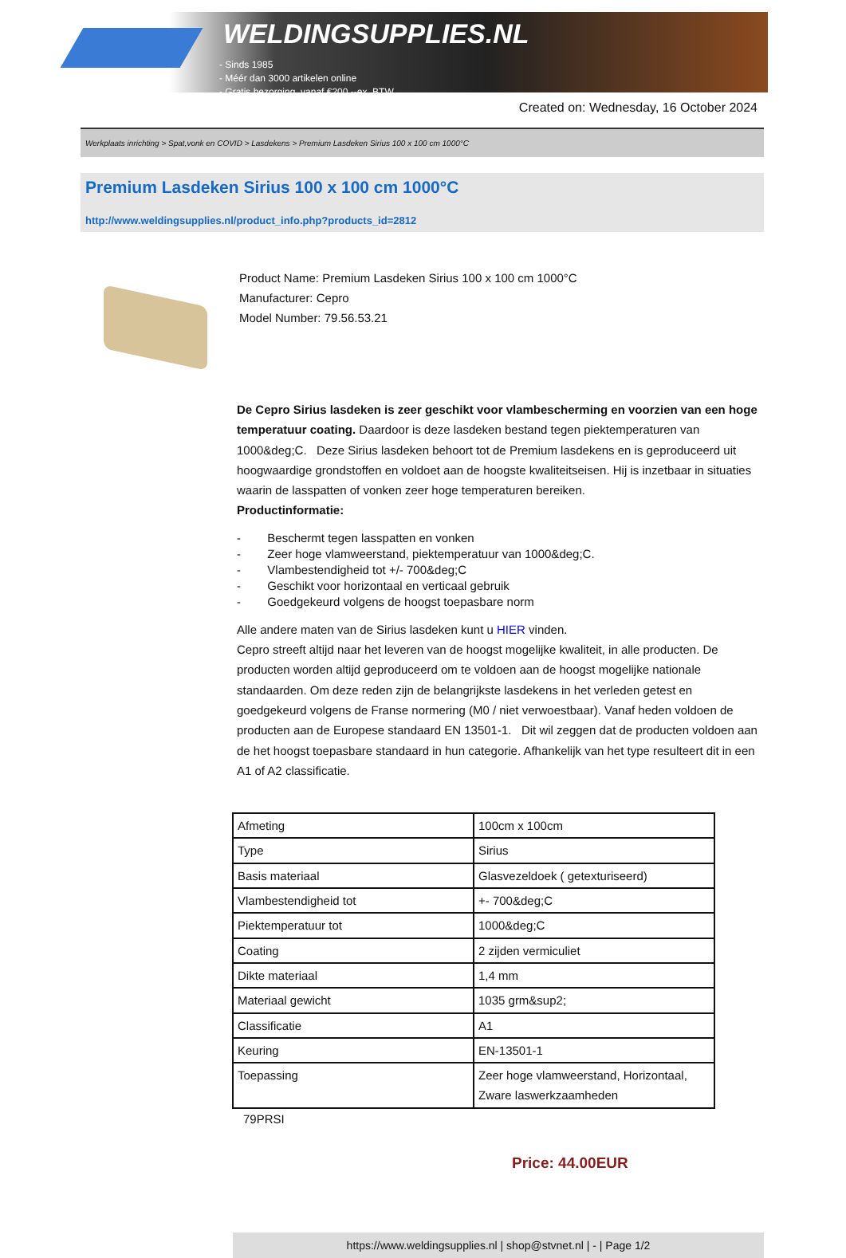WELDINGSUPPLIES.NL
- Sinds 1985
- Méér dan 3000 artikelen online
- Gratis bezorging, vanaf €200,--ex. BTW
Created on: Wednesday, 16 October 2024
Werkplaats inrichting > Spat,vonk en COVID > Lasdekens > Premium Lasdeken Sirius 100 x 100 cm 1000°C
Premium Lasdeken Sirius 100 x 100 cm 1000°C
http://www.weldingsupplies.nl/product_info.php?products_id=2812
Product Name: Premium Lasdeken Sirius 100 x 100 cm 1000°C
Manufacturer: Cepro
Model Number: 79.56.53.21
De Cepro Sirius lasdeken is zeer geschikt voor vlambescherming en voorzien van een hoge temperatuur coating. Daardoor is deze lasdeken bestand tegen piektemperaturen van 1000&deg;C. Deze Sirius lasdeken behoort tot de Premium lasdekens en is geproduceerd uit hoogwaardige grondstoffen en voldoet aan de hoogste kwaliteitseisen. Hij is inzetbaar in situaties waarin de lasspatten of vonken zeer hoge temperaturen bereiken.
Productinformatie:
- Beschermt tegen lasspatten en vonken
- Zeer hoge vlamweerstand, piektemperatuur van 1000&deg;C.
- Vlambestendigheid tot +/- 700&deg;C
- Geschikt voor horizontaal en verticaal gebruik
- Goedgekeurd volgens de hoogst toepasbare norm
Alle andere maten van de Sirius lasdeken kunt u HIER vinden.
Cepro streeft altijd naar het leveren van de hoogst mogelijke kwaliteit, in alle producten. De producten worden altijd geproduceerd om te voldoen aan de hoogst mogelijke nationale standaarden. Om deze reden zijn de belangrijkste lasdekens in het verleden getest en goedgekeurd volgens de Franse normering (M0 / niet verwoestbaar). Vanaf heden voldoen de producten aan de Europese standaard EN 13501-1. Dit wil zeggen dat de producten voldoen aan de het hoogst toepasbare standaard in hun categorie. Afhankelijk van het type resulteert dit in een A1 of A2 classificatie.
| Afmeting | 100cm x 100cm |
| Type | Sirius |
| Basis materiaal | Glasvezeldoek ( getexturiseerd) |
| Vlambestendigheid tot | +- 700&deg;C |
| Piektemperatuur tot | 1000&deg;C |
| Coating | 2 zijden vermiculiet |
| Dikte materiaal | 1,4 mm |
| Materiaal gewicht | 1035 grm&sup2; |
| Classificatie | A1 |
| Keuring | EN-13501-1 |
| Toepassing | Zeer hoge vlamweerstand, Horizontaal, Zware laswerkzaamheden |
79PRSI
Price: 44.00EUR
https://www.weldingsupplies.nl | shop@stvnet.nl | - | Page 1/2